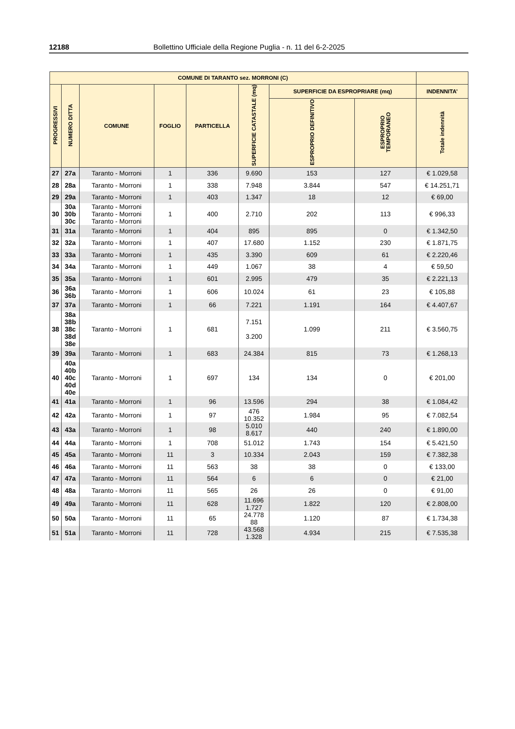12188 Bollettino Ufficiale della Regione Puglia - n. 11 del 6-2-2025
| COMUNE DI TARANTO sez. MORRONI (C) | | | | | | | | |
| --- | --- | --- | --- | --- | --- | --- | --- | --- |
| PROGRESSIVI | NUMERO DITTA | COMUNE | FOGLIO | PARTICELLA | SUPERFICIE CATASTALE (mq) | SUPERFICIE DA ESPROPRIARE (mq) | | INDENNITA’ |
| | | | | | | ESPROPRIO DEFINITIVO | ESPROPRIO TEMPORANEO | Totale indennità |
| 27 | 27a | Taranto - Morroni | 1 | 336 | 9.690 | 153 | 127 | € 1.029,58 |
| 28 | 28a | Taranto - Morroni | 1 | 338 | 7.948 | 3.844 | 547 | € 14.251,71 |
| 29 | 29a | Taranto - Morroni | 1 | 403 | 1.347 | 18 | 12 | € 69,00 |
| 30 | 30a 30b 30c | Taranto - Morroni Taranto - Morroni Taranto - Morroni | 1 | 400 | 2.710 | 202 | 113 | € 996,33 |
| 31 | 31a | Taranto - Morroni | 1 | 404 | 895 | 895 | 0 | € 1.342,50 |
| 32 | 32a | Taranto - Morroni | 1 | 407 | 17.680 | 1.152 | 230 | € 1.871,75 |
| 33 | 33a | Taranto - Morroni | 1 | 435 | 3.390 | 609 | 61 | € 2.220,46 |
| 34 | 34a | Taranto - Morroni | 1 | 449 | 1.067 | 38 | 4 | € 59,50 |
| 35 | 35a | Taranto - Morroni | 1 | 601 | 2.995 | 479 | 35 | € 2.221,13 |
| 36 | 36a 36b | Taranto - Morroni | 1 | 606 | 10.024 | 61 | 23 | € 105,88 |
| 37 | 37a | Taranto - Morroni | 1 | 66 | 7.221 | 1.191 | 164 | € 4.407,67 |
| 38 | 38a 38b 38c 38d 38e | Taranto - Morroni | 1 | 681 | 7.151 3.200 | 1.099 | 211 | € 3.560,75 |
| 39 | 39a | Taranto - Morroni | 1 | 683 | 24.384 | 815 | 73 | € 1.268,13 |
| 40 | 40a 40b 40c 40d 40e | Taranto - Morroni | 1 | 697 | 134 | 134 | 0 | € 201,00 |
| 41 | 41a | Taranto - Morroni | 1 | 96 | 13.596 | 294 | 38 | € 1.084,42 |
| 42 | 42a | Taranto - Morroni | 1 | 97 | 476 10.352 | 1.984 | 95 | € 7.082,54 |
| 43 | 43a | Taranto - Morroni | 1 | 98 | 5.010 8.617 | 440 | 240 | € 1.890,00 |
| 44 | 44a | Taranto - Morroni | 1 | 708 | 51.012 | 1.743 | 154 | € 5.421,50 |
| 45 | 45a | Taranto - Morroni | 11 | 3 | 10.334 | 2.043 | 159 | € 7.382,38 |
| 46 | 46a | Taranto - Morroni | 11 | 563 | 38 | 38 | 0 | € 133,00 |
| 47 | 47a | Taranto - Morroni | 11 | 564 | 6 | 6 | 0 | € 21,00 |
| 48 | 48a | Taranto - Morroni | 11 | 565 | 26 | 26 | 0 | € 91,00 |
| 49 | 49a | Taranto - Morroni | 11 | 628 | 11.696 1.727 | 1.822 | 120 | € 2.808,00 |
| 50 | 50a | Taranto - Morroni | 11 | 65 | 24.778 88 | 1.120 | 87 | € 1.734,38 |
| 51 | 51a | Taranto - Morroni | 11 | 728 | 43.568 1.328 | 4.934 | 215 | € 7.535,38 |